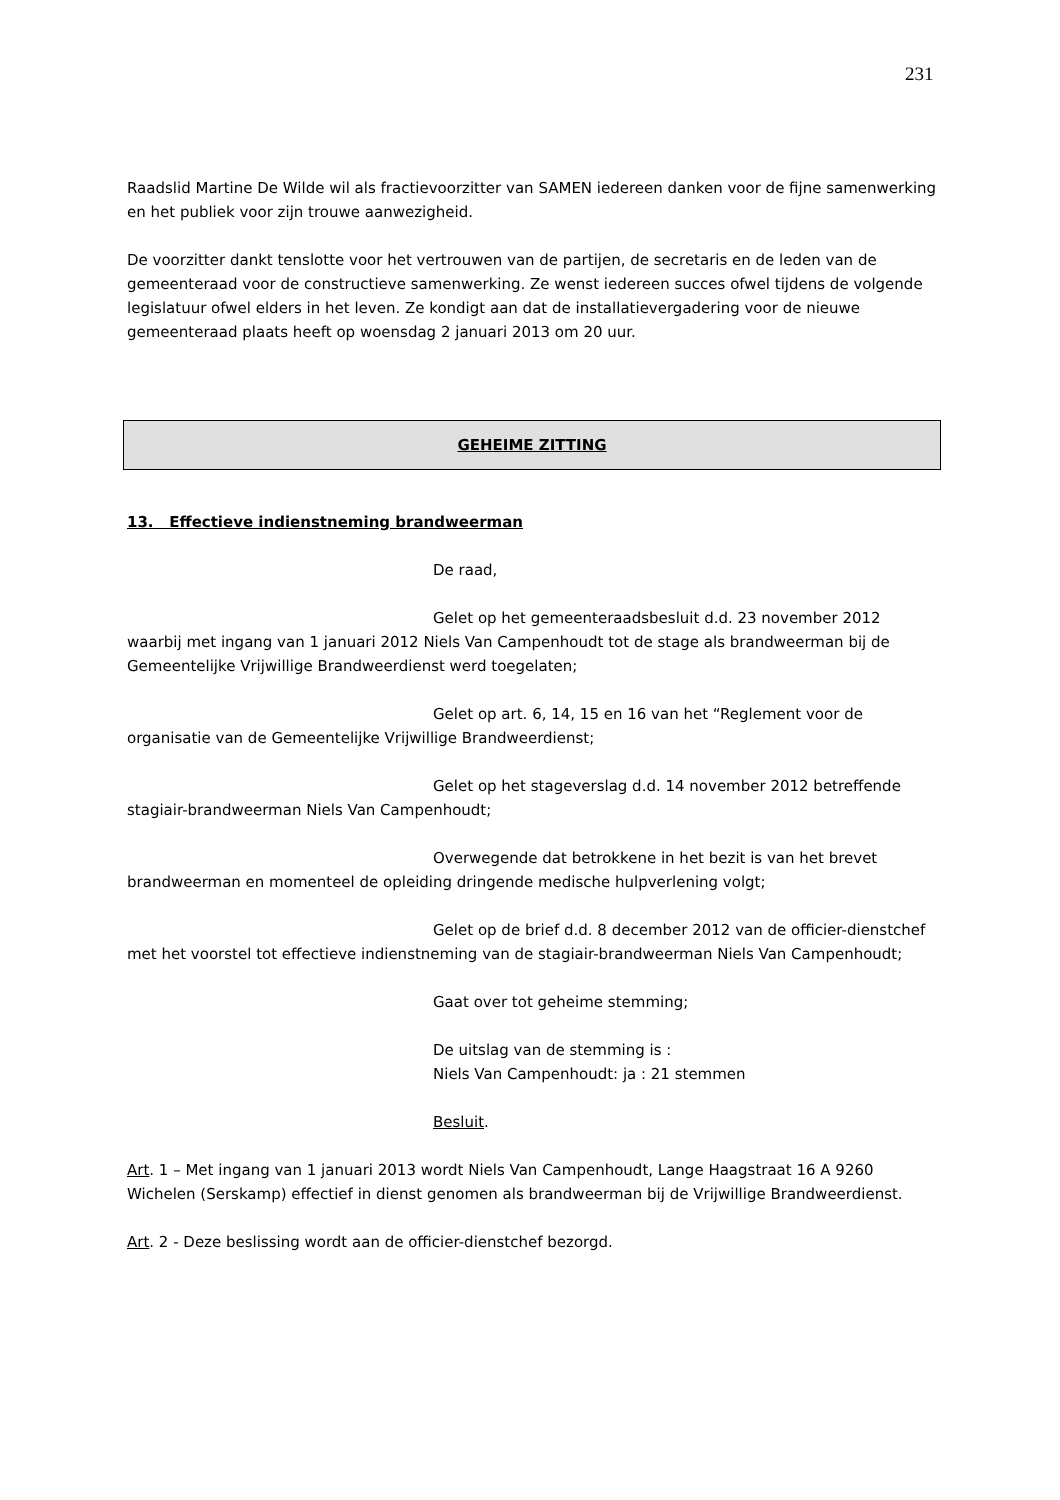231
Raadslid Martine De Wilde wil als fractievoorzitter van SAMEN iedereen danken voor de fijne samenwerking en het publiek voor zijn trouwe aanwezigheid.
De voorzitter dankt tenslotte voor het vertrouwen van de partijen, de secretaris en de leden van de gemeenteraad voor de constructieve samenwerking. Ze wenst iedereen succes ofwel tijdens de volgende legislatuur ofwel elders in het leven. Ze kondigt aan dat de installatievergadering voor de nieuwe gemeenteraad plaats heeft op woensdag 2 januari 2013 om 20 uur.
GEHEIME ZITTING
13. Effectieve indienstneming brandweerman
De raad,
Gelet op het gemeenteraadsbesluit d.d. 23 november 2012 waarbij met ingang van 1 januari 2012 Niels Van Campenhoudt tot de stage als brandweerman bij de Gemeentelijke Vrijwillige Brandweerdienst werd toegelaten;
Gelet op art. 6, 14, 15 en 16 van het “Reglement voor de organisatie van de Gemeentelijke Vrijwillige Brandweerdienst;
Gelet op het stageverslag d.d. 14 november 2012 betreffende stagiair-brandweerman Niels Van Campenhoudt;
Overwegende dat betrokkene in het bezit is van het brevet brandweerman en momenteel de opleiding dringende medische hulpverlening volgt;
Gelet op de brief d.d. 8 december 2012 van de officier-dienstchef met het voorstel tot effectieve indienstneming van de stagiair-brandweerman Niels Van Campenhoudt;
Gaat over tot geheime stemming;
De uitslag van de stemming is :
Niels Van Campenhoudt: ja : 21 stemmen
Besluit.
Art. 1 – Met ingang van 1 januari 2013 wordt Niels Van Campenhoudt, Lange Haagstraat 16 A 9260 Wichelen (Serskamp) effectief in dienst genomen als brandweerman bij de Vrijwillige Brandweerdienst.
Art. 2 - Deze beslissing wordt aan de officier-dienstchef bezorgd.